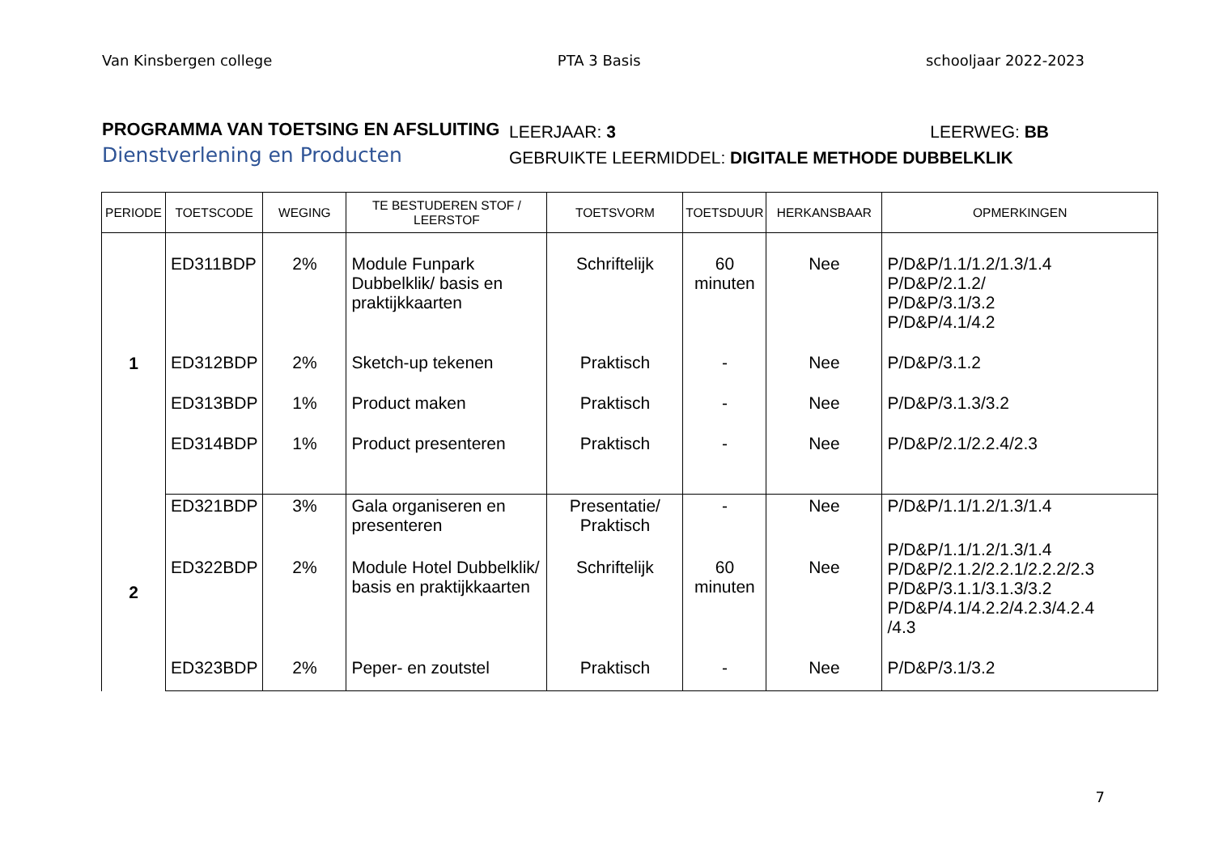Van Kinsbergen college PTA 3 Basis schooljaar 2022-2023
PROGRAMMA VAN TOETSING EN AFSLUITING
Dienstverlening en Producten
LEERJAAR: 3 LEERWEG: BB
GEBRUIKTE LEERMIDDEL: DIGITALE METHODE DUBBELKLIK
| PERIODE | TOETSCODE | WEGING | TE BESTUDEREN STOF / LEERSTOF | TOETSVORM | TOETSDUUR | HERKANSBAAR | OPMERKINGEN |
| --- | --- | --- | --- | --- | --- | --- | --- |
| 1 | ED311BDP | 2% | Module Funpark Dubbelklik/ basis en praktijkkaarten | Schriftelijk | 60 minuten | Nee | P/D&P/1.1/1.2/1.3/1.4 P/D&P/2.1.2/ P/D&P/3.1/3.2 P/D&P/4.1/4.2 |
| | ED312BDP | 2% | Sketch-up tekenen | Praktisch | - | Nee | P/D&P/3.1.2 |
| | ED313BDP | 1% | Product maken | Praktisch | - | Nee | P/D&P/3.1.3/3.2 |
| | ED314BDP | 1% | Product presenteren | Praktisch | - | Nee | P/D&P/2.1/2.2.4/2.3 |
| 2 | ED321BDP | 3% | Gala organiseren en presenteren | Presentatie/ Praktisch | - | Nee | P/D&P/1.1/1.2/1.3/1.4 |
| | ED322BDP | 2% | Module Hotel Dubbelklik/ basis en praktijkkaarten | Schriftelijk | 60 minuten | Nee | P/D&P/1.1/1.2/1.3/1.4 P/D&P/2.1.2/2.2.1/2.2.2/2.3 P/D&P/3.1.1/3.1.3/3.2 P/D&P/4.1/4.2.2/4.2.3/4.2.4 /4.3 |
| | ED323BDP | 2% | Peper- en zoutstel | Praktisch | - | Nee | P/D&P/3.1/3.2 |
7